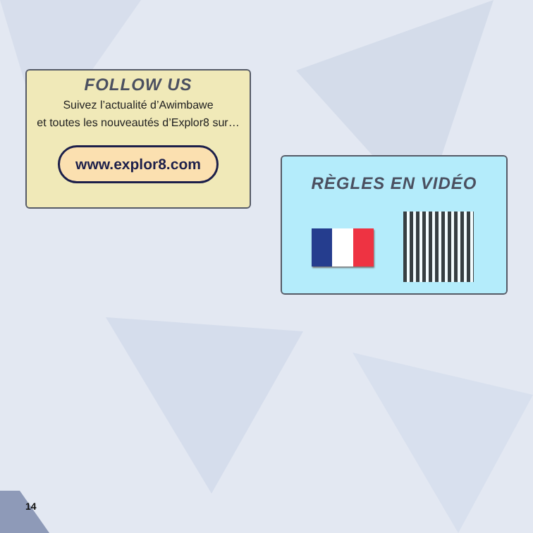FOLLOW US
Suivez l’actualité d’Awimbawe
et toutes les nouveautés d’Explor8 sur…
www.explor8.com
RÈGLES EN VIDÉO
14